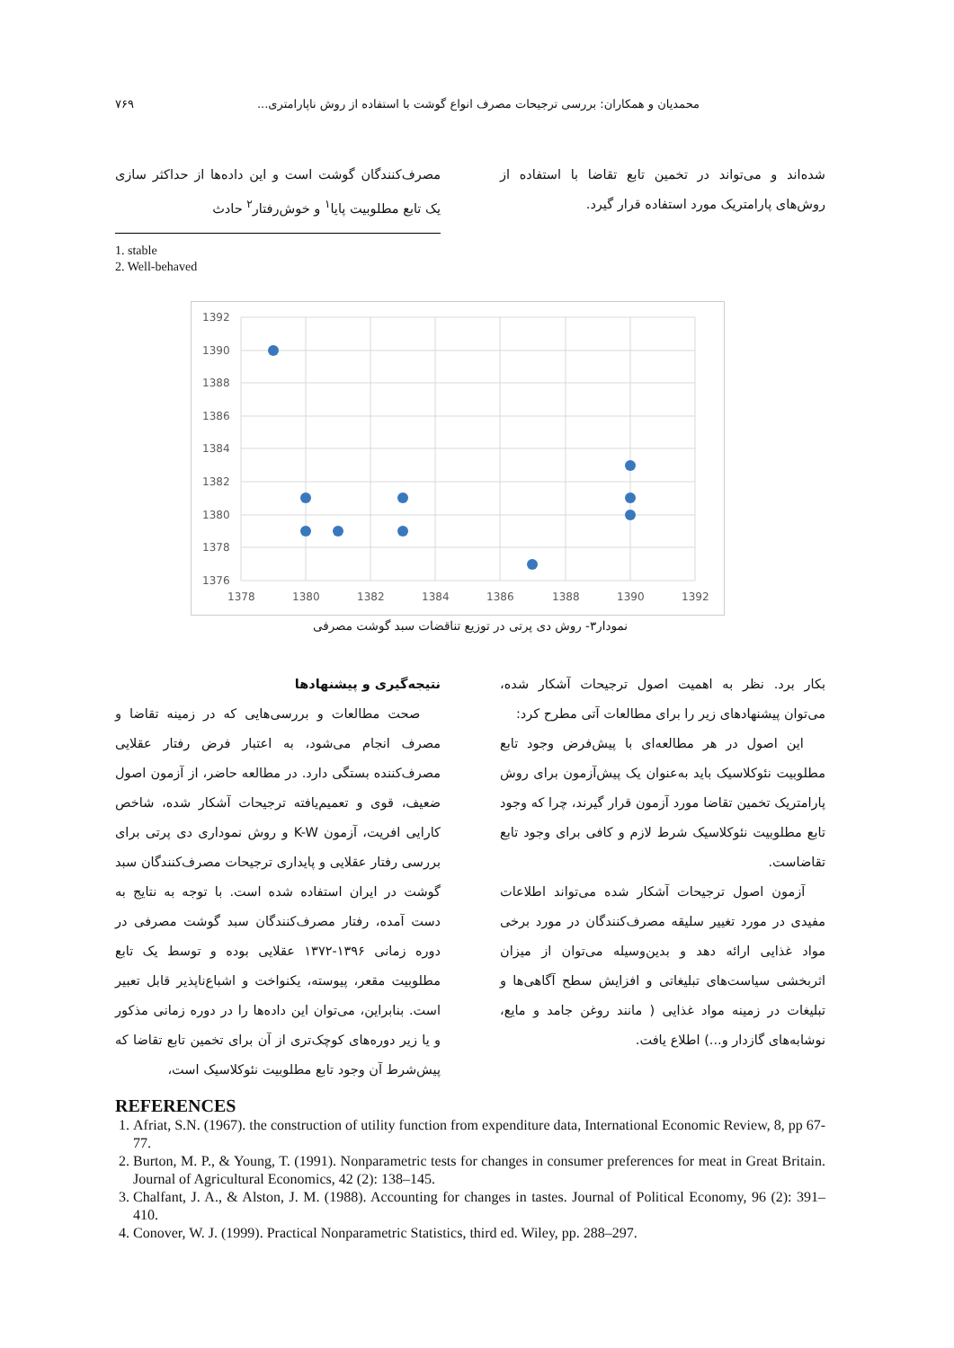محمدیان و همکاران: بررسی ترجیحات مصرف انواع گوشت با استفاده از روش ناپارامتری... ۷۶۹
مصرف‌کنندگان گوشت است و این داده‌ها از حداکثر سازی یک تابع مطلوبیت پایا<sup>۱</sup> و خوش‌رفتار<sup>۲</sup> حادث
1. stable
2. Well-behaved
شده‌اند و می‌تواند در تخمین تابع تقاضا با استفاده از روش‌های پارامتریک مورد استفاده قرار گیرد.
1392
1390
1388
1386
1384
1382
1380
1378
1376
1378
1380
1382
1384
1386
1388
1390
1392
نمودار۳- روش دی پرتی در توزیع تناقضات سبد گوشت مصرفی
نتیجه‌گیری و پیشنهادها
صحت مطالعات و بررسی‌هایی که در زمینه تقاضا و مصرف انجام می‌شود، به اعتبار فرض رفتار عقلایی مصرف‌کننده بستگی دارد. در مطالعه حاضر، از آزمون اصول ضعیف، قوی و تعمیم‌یافته ترجیحات آشکار شده، شاخص کارایی افریت، آزمون K-W و روش نموداری دی پرتی برای بررسی رفتار عقلایی و پایداری ترجیحات مصرف‌کنندگان سبد گوشت در ایران استفاده شده است. با توجه به نتایج به دست آمده، رفتار مصرف‌کنندگان سبد گوشت مصرفی در دوره زمانی ۱۳۹۶-۱۳۷۲ عقلایی بوده و توسط یک تابع مطلوبیت مقعر، پیوسته، یکنواخت و اشباع‌ناپذیر قابل تعبیر است. بنابراین، می‌توان این داده‌ها را در دوره زمانی مذکور و یا زیر دوره‌های کوچک‌تری از آن برای تخمین تابع تقاضا که پیش‌شرط آن وجود تابع مطلوبیت نئوکلاسیک است،
بکار برد. نظر به اهمیت اصول ترجیحات آشکار شده، می‌توان پیشنهادهای زیر را برای مطالعات آتی مطرح کرد:
این اصول در هر مطالعه‌ای با پیش‌فرض وجود تابع مطلوبیت نئوکلاسیک باید به‌عنوان یک پیش‌آزمون برای روش پارامتریک تخمین تقاضا مورد آزمون قرار گیرند، چرا که وجود تابع مطلوبیت نئوکلاسیک شرط لازم و کافی برای وجود تابع تقاضاست.
آزمون اصول ترجیحات آشکار شده می‌تواند اطلاعات مفیدی در مورد تغییر سلیقه مصرف‌کنندگان در مورد برخی مواد غذایی ارائه دهد و بدین‌وسیله می‌توان از میزان اثربخشی سیاست‌های تبلیغاتی و افزایش سطح آگاهی‌ها و تبلیغات در زمینه مواد غذایی ( مانند روغن جامد و مایع، نوشابه‌های گازدار و...) اطلاع یافت.
REFERENCES
1. Afriat, S.N. (1967). the construction of utility function from expenditure data, International Economic Review, 8, pp 67-77.
2. Burton, M. P., & Young, T. (1991). Nonparametric tests for changes in consumer preferences for meat in Great Britain. Journal of Agricultural Economics, 42 (2): 138–145.
3. Chalfant, J. A., & Alston, J. M. (1988). Accounting for changes in tastes. Journal of Political Economy, 96 (2): 391–410.
4. Conover, W. J. (1999). Practical Nonparametric Statistics, third ed. Wiley, pp. 288–297.